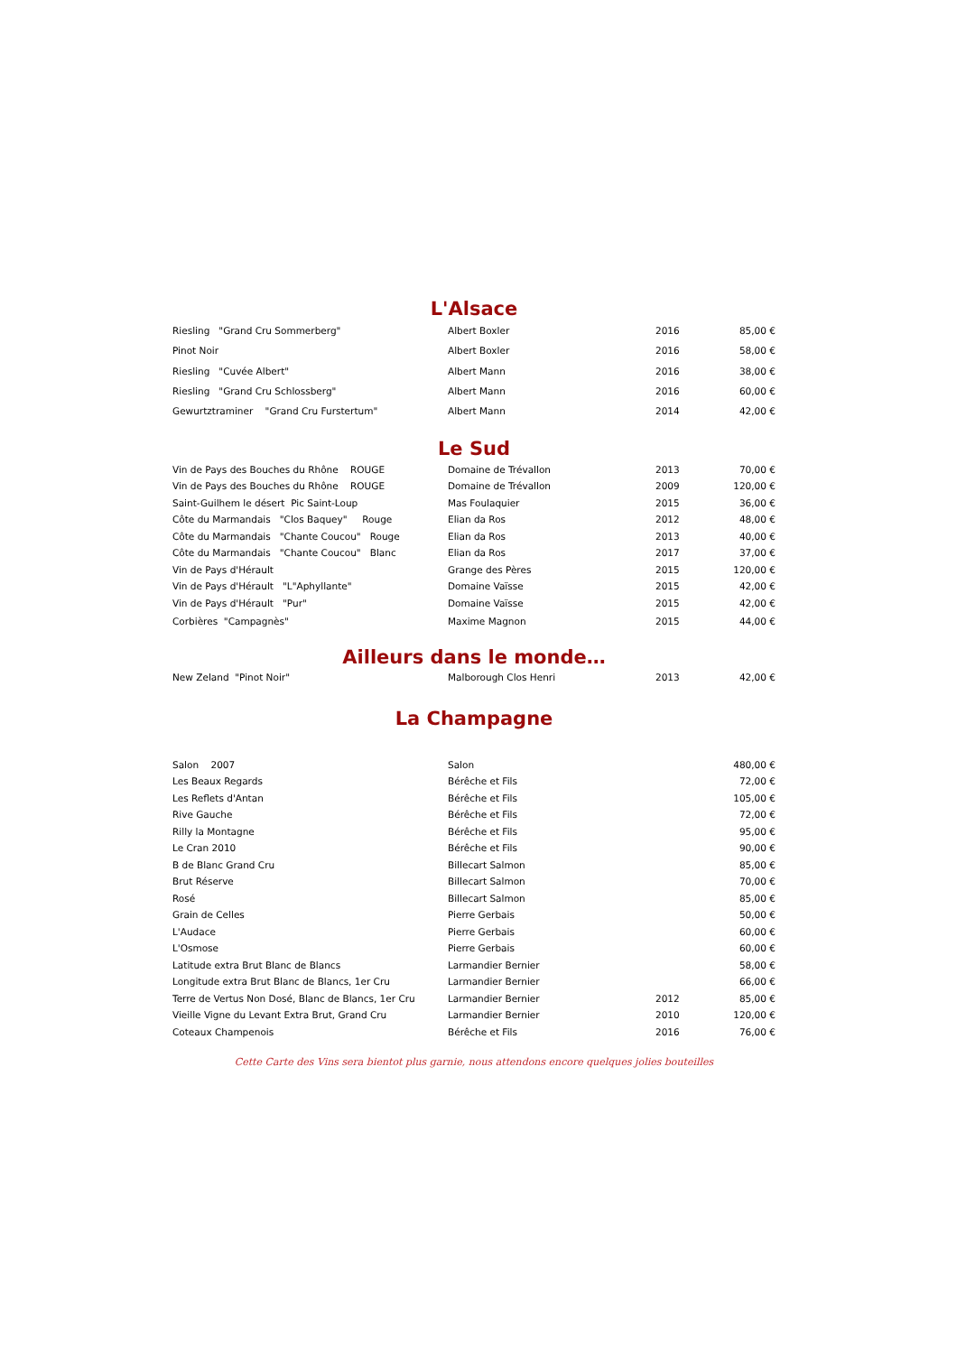L'Alsace
| Riesling "Grand Cru Sommerberg" | Albert Boxler | 2016 | 85,00 € |
| Pinot Noir | Albert Boxler | 2016 | 58,00 € |
| Riesling "Cuvée Albert" | Albert Mann | 2016 | 38,00 € |
| Riesling "Grand Cru Schlossberg" | Albert Mann | 2016 | 60,00 € |
| Gewurtztraminer "Grand Cru Furstertum" | Albert Mann | 2014 | 42,00 € |
Le Sud
| Vin de Pays des Bouches du Rhône ROUGE | Domaine de Trévallon | 2013 | 70,00 € |
| Vin de Pays des Bouches du Rhône ROUGE | Domaine de Trévallon | 2009 | 120,00 € |
| Saint-Guilhem le désert Pic Saint-Loup | Mas Foulaquier | 2015 | 36,00 € |
| Côte du Marmandais "Clos Baquey" Rouge | Elian da Ros | 2012 | 48,00 € |
| Côte du Marmandais "Chante Coucou" Rouge | Elian da Ros | 2013 | 40,00 € |
| Côte du Marmandais "Chante Coucou" Blanc | Elian da Ros | 2017 | 37,00 € |
| Vin de Pays d'Hérault | Grange des Pères | 2015 | 120,00 € |
| Vin de Pays d'Hérault "L"Aphyllante" | Domaine Vaïsse | 2015 | 42,00 € |
| Vin de Pays d'Hérault "Pur" | Domaine Vaïsse | 2015 | 42,00 € |
| Corbières "Campagnès" | Maxime Magnon | 2015 | 44,00 € |
Ailleurs dans le monde…
| New Zeland "Pinot Noir" | Malborough Clos Henri | 2013 | 42,00 € |
La Champagne
| Salon 2007 | Salon | | 480,00 € |
| Les Beaux Regards | Bérêche et Fils | | 72,00 € |
| Les Reflets d'Antan | Bérêche et Fils | | 105,00 € |
| Rive Gauche | Bérêche et Fils | | 72,00 € |
| Rilly la Montagne | Bérêche et Fils | | 95,00 € |
| Le Cran 2010 | Bérêche et Fils | | 90,00 € |
| B de Blanc Grand Cru | Billecart Salmon | | 85,00 € |
| Brut Réserve | Billecart Salmon | | 70,00 € |
| Rosé | Billecart Salmon | | 85,00 € |
| Grain de Celles | Pierre Gerbais | | 50,00 € |
| L'Audace | Pierre Gerbais | | 60,00 € |
| L'Osmose | Pierre Gerbais | | 60,00 € |
| Latitude extra Brut Blanc de Blancs | Larmandier Bernier | | 58,00 € |
| Longitude extra Brut Blanc de Blancs, 1er Cru | Larmandier Bernier | | 66,00 € |
| Terre de Vertus Non Dosé, Blanc de Blancs, 1er Cru | Larmandier Bernier | 2012 | 85,00 € |
| Vieille Vigne du Levant Extra Brut, Grand Cru | Larmandier Bernier | 2010 | 120,00 € |
| Coteaux Champenois | Bérêche et Fils | 2016 | 76,00 € |
Cette Carte des Vins sera bientot plus garnie, nous attendons encore quelques jolies bouteilles